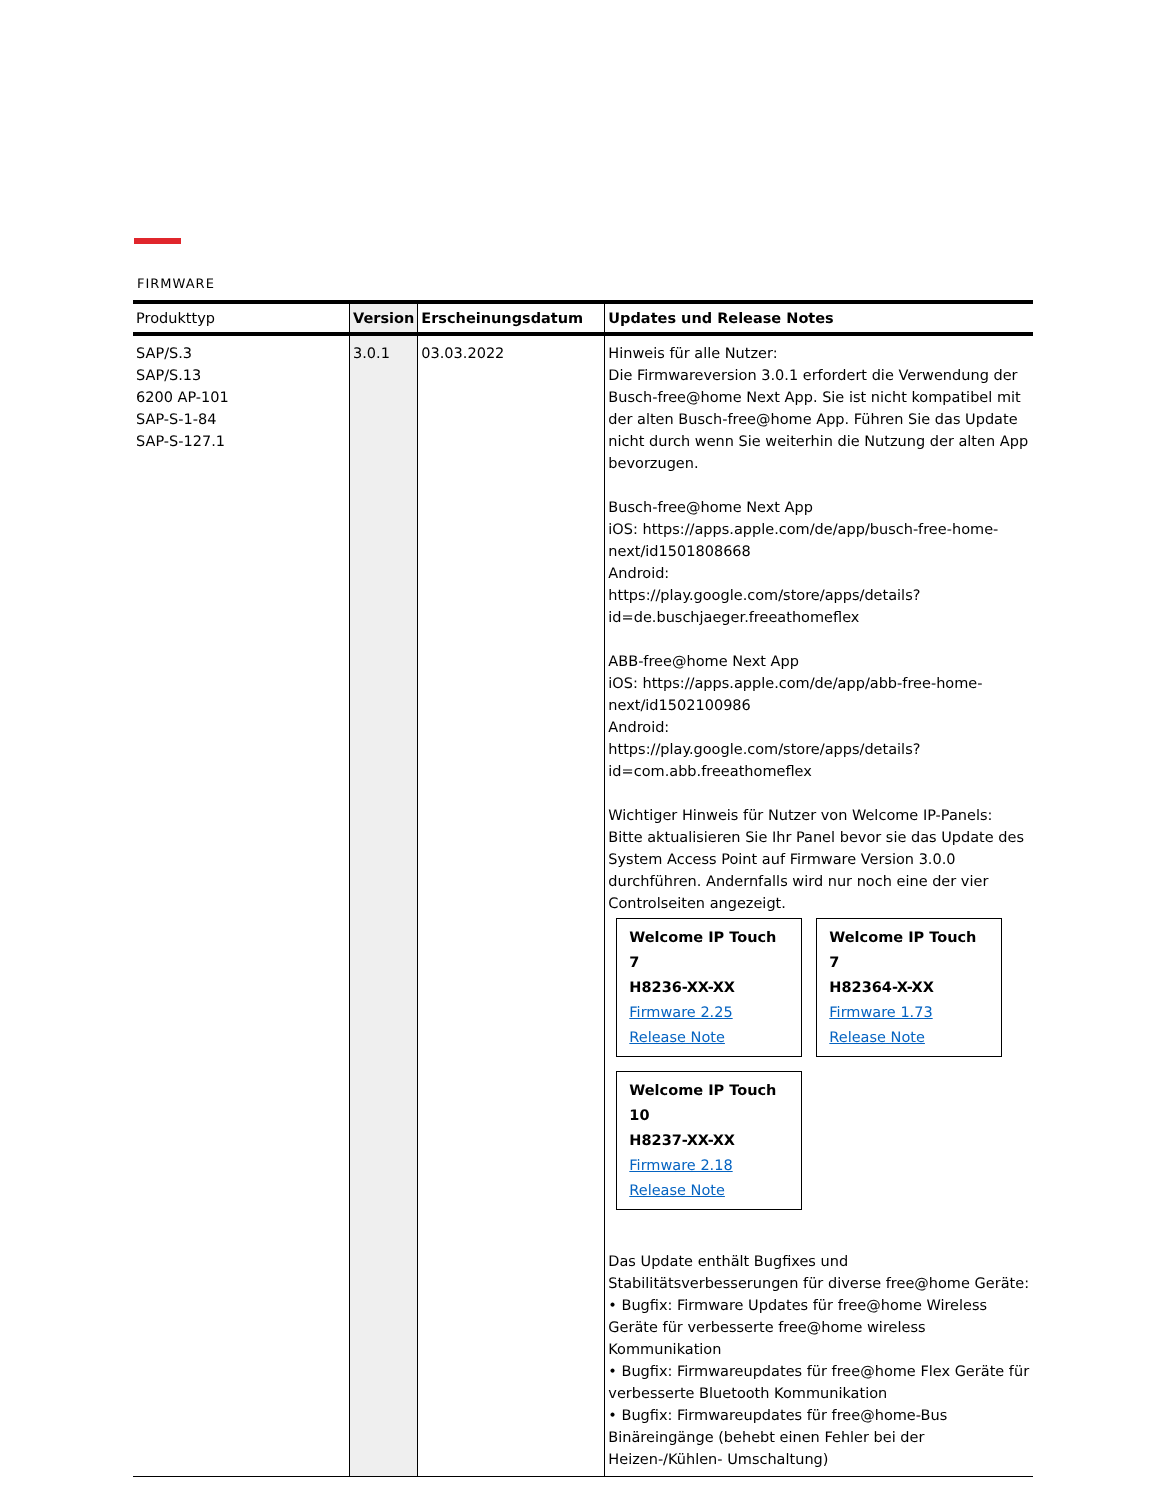FIRMWARE
| Produkttyp | Version | Erscheinungsdatum | Updates und Release Notes |
| --- | --- | --- | --- |
| SAP/S.3 SAP/S.13 6200 AP-101 SAP-S-1-84 SAP-S-127.1 | 3.0.1 | 03.03.2022 | Hinweis für alle Nutzer: Die Firmwareversion 3.0.1 erfordert die Verwendung der Busch-free@home Next App. Sie ist nicht kompatibel mit der alten Busch-free@home App. Führen Sie das Update nicht durch wenn Sie weiterhin die Nutzung der alten App bevorzugen. Busch-free@home Next App iOS: https://apps.apple.com/de/app/busch-free-home-next/id1501808668 Android: https://play.google.com/store/apps/details?id=de.buschjaeger.freeathomeflex ABB-free@home Next App iOS: https://apps.apple.com/de/app/abb-free-home-next/id1502100986 Android: https://play.google.com/store/apps/details?id=com.abb.freeathomeflex Wichtiger Hinweis für Nutzer von Welcome IP-Panels: Bitte aktualisieren Sie Ihr Panel bevor sie das Update des System Access Point auf Firmware Version 3.0.0 durchführen. Andernfalls wird nur noch eine der vier Controlseiten angezeigt. Welcome IP Touch 7 H8236-XX-XX Firmware 2.25 Release Note Welcome IP Touch 7 H82364-X-XX Firmware 1.73 Release Note Welcome IP Touch 10 H8237-XX-XX Firmware 2.18 Release Note Das Update enthält Bugfixes und Stabilitätsverbesserungen für diverse free@home Geräte: • Bugfix: Firmware Updates für free@home Wireless Geräte für verbesserte free@home wireless Kommunikation • Bugfix: Firmwareupdates für free@home Flex Geräte für verbesserte Bluetooth Kommunikation • Bugfix: Firmwareupdates für free@home-Bus Binäreingänge (behebt einen Fehler bei der Heizen-/Kühlen- Umschaltung) |